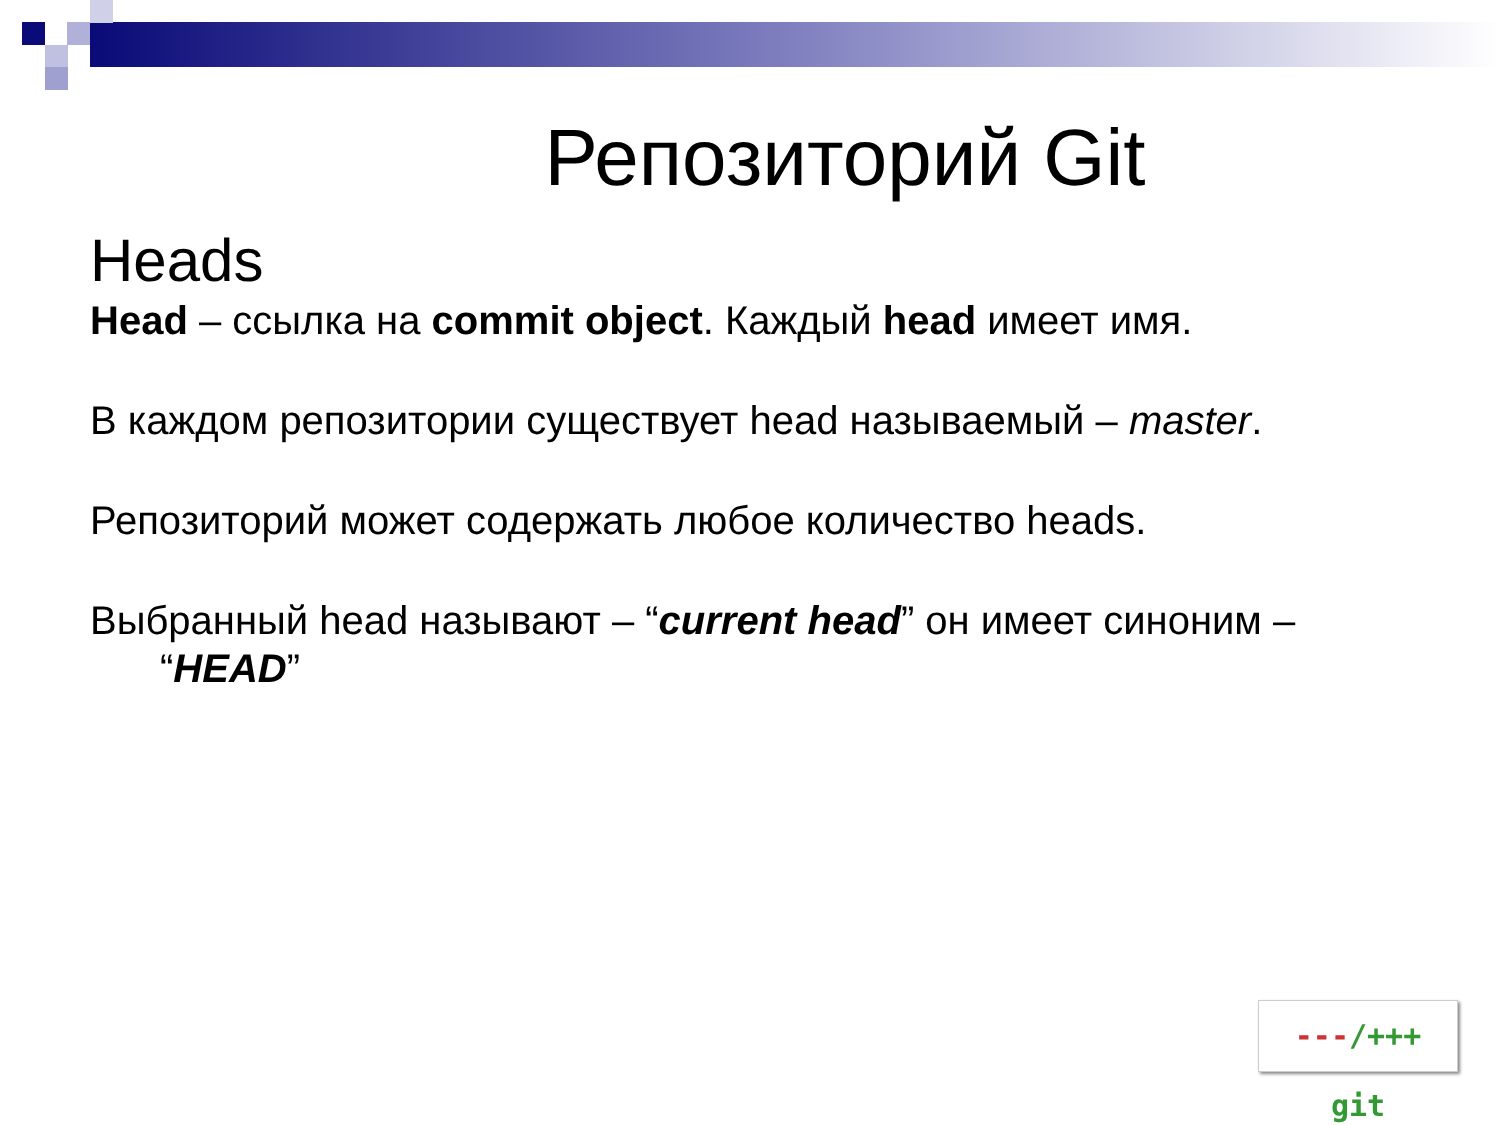Репозиторий Git
Heads
Head – ссылка на commit object. Каждый head имеет имя.
В каждом репозитории существует head называемый – master.
Репозиторий может содержать любое количество heads.
Выбранный head называют – “current head” он имеет синоним – “HEAD”
---/+++ git